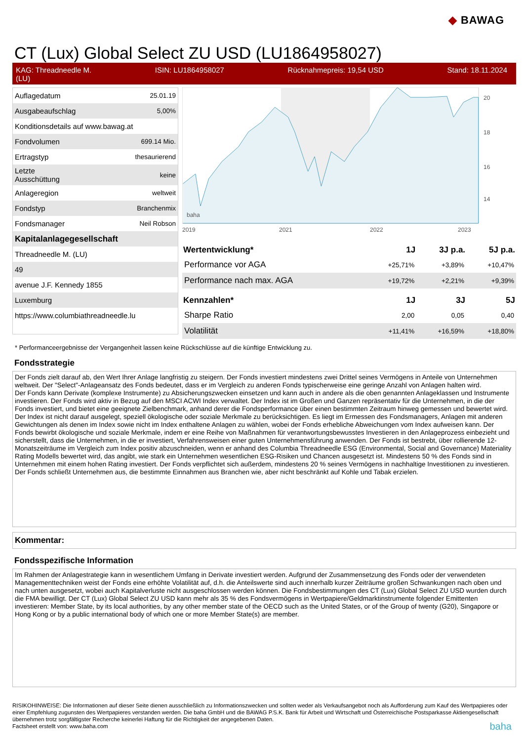◆ BAWAG
CT (Lux) Global Select ZU USD (LU1864958027)
KAG: Threadneedle M.
(LU) ISIN: LU1864958027 Rücknahmepreis: 19,54 USD Stand: 18.11.2024
| Auflagedatum | 25.01.19 |
| Ausgabeaufschlag | 5,00% |
| Konditionsdetails auf www.bawag.at | |
| Fondvolumen | 699.14 Mio. |
| Ertragstyp | thesaurierend |
| Letzte Ausschüttung | keine |
| Anlageregion | weltweit |
| Fondstyp | Branchenmix |
| Fondsmanager | Neil Robson |
| Kapitalanlagegesellschaft | |
| Threadneedle M. (LU) | |
| 49 | |
| avenue J.F. Kennedy 1855 | |
| Luxemburg | |
| https://www.columbiathreadneedle.lu | |
20
18
16
14
2019
2021
2022
2023
2024
baha
| Wertentwicklung* | 1J | 3J p.a. | 5J p.a. |
| --- | --- | --- | --- |
| Performance vor AGA | +25,71% | +3,89% | +10,47% |
| Performance nach max. AGA | +19,72% | +2,21% | +9,39% |
| Kennzahlen* | 1J | 3J | 5J |
| Sharpe Ratio | 2,00 | 0,05 | 0,40 |
| Volatilität | +11,41% | +16,59% | +18,80% |
* Performanceergebnisse der Vergangenheit lassen keine Rückschlüsse auf die künftige Entwicklung zu.
Fondsstrategie
Der Fonds zielt darauf ab, den Wert Ihrer Anlage langfristig zu steigern. Der Fonds investiert mindestens zwei Drittel seines Vermögens in Anteile von Unternehmen weltweit. Der "Select"-Anlageansatz des Fonds bedeutet, dass er im Vergleich zu anderen Fonds typischerweise eine geringe Anzahl von Anlagen halten wird.
Der Fonds kann Derivate (komplexe Instrumente) zu Absicherungszwecken einsetzen und kann auch in andere als die oben genannten Anlageklassen und Instrumente investieren. Der Fonds wird aktiv in Bezug auf den MSCI ACWI Index verwaltet. Der Index ist im Großen und Ganzen repräsentativ für die Unternehmen, in die der Fonds investiert, und bietet eine geeignete Zielbenchmark, anhand derer die Fondsperformance über einen bestimmten Zeitraum hinweg gemessen und bewertet wird. Der Index ist nicht darauf ausgelegt, speziell ökologische oder soziale Merkmale zu berücksichtigen. Es liegt im Ermessen des Fondsmanagers, Anlagen mit anderen Gewichtungen als denen im Index sowie nicht im Index enthaltene Anlagen zu wählen, wobei der Fonds erhebliche Abweichungen vom Index aufweisen kann. Der Fonds bewirbt ökologische und soziale Merkmale, indem er eine Reihe von Maßnahmen für verantwortungsbewusstes Investieren in den Anlageprozess einbezieht und sicherstellt, dass die Unternehmen, in die er investiert, Verfahrensweisen einer guten Unternehmensführung anwenden. Der Fonds ist bestrebt, über rollierende 12-Monatszeiträume im Vergleich zum Index positiv abzuschneiden, wenn er anhand des Columbia Threadneedle ESG (Environmental, Social and Governance) Materiality Rating Modells bewertet wird, das angibt, wie stark ein Unternehmen wesentlichen ESG-Risiken und Chancen ausgesetzt ist. Mindestens 50 % des Fonds sind in Unternehmen mit einem hohen Rating investiert. Der Fonds verpflichtet sich außerdem, mindestens 20 % seines Vermögens in nachhaltige Investitionen zu investieren. Der Fonds schließt Unternehmen aus, die bestimmte Einnahmen aus Branchen wie, aber nicht beschränkt auf Kohle und Tabak erzielen.
Kommentar:
Fondsspezifische Information
Im Rahmen der Anlagestrategie kann in wesentlichem Umfang in Derivate investiert werden. Aufgrund der Zusammensetzung des Fonds oder der verwendeten Managementtechniken weist der Fonds eine erhöhte Volatilität auf, d.h. die Anteilswerte sind auch innerhalb kurzer Zeiträume großen Schwankungen nach oben und nach unten ausgesetzt, wobei auch Kapitalverluste nicht ausgeschlossen werden können. Die Fondsbestimmungen des CT (Lux) Global Select ZU USD wurden durch die FMA bewilligt. Der CT (Lux) Global Select ZU USD kann mehr als 35 % des Fondsvermögens in Wertpapiere/Geldmarktinstrumente folgender Emittenten investieren: Member State, by its local authorities, by any other member state of the OECD such as the United States, or of the Group of twenty (G20), Singapore or Hong Kong or by a public international body of which one or more Member State(s) are member.
RISIKOHINWEISE: Die Informationen auf dieser Seite dienen ausschließlich zu Informationszwecken und sollten weder als Verkaufsangebot noch als Aufforderung zum Kauf des Wertpapieres oder einer Empfehlung zugunsten des Wertpapieres verstanden werden. Die baha GmbH und die BAWAG P.S.K. Bank für Arbeit und Wirtschaft und Österreichische Postsparkasse Aktiengesellschaft übernehmen trotz sorgfältigster Recherche keinerlei Haftung für die Richtigkeit der angegebenen Daten.
Factsheet erstellt von: www.baha.com baha